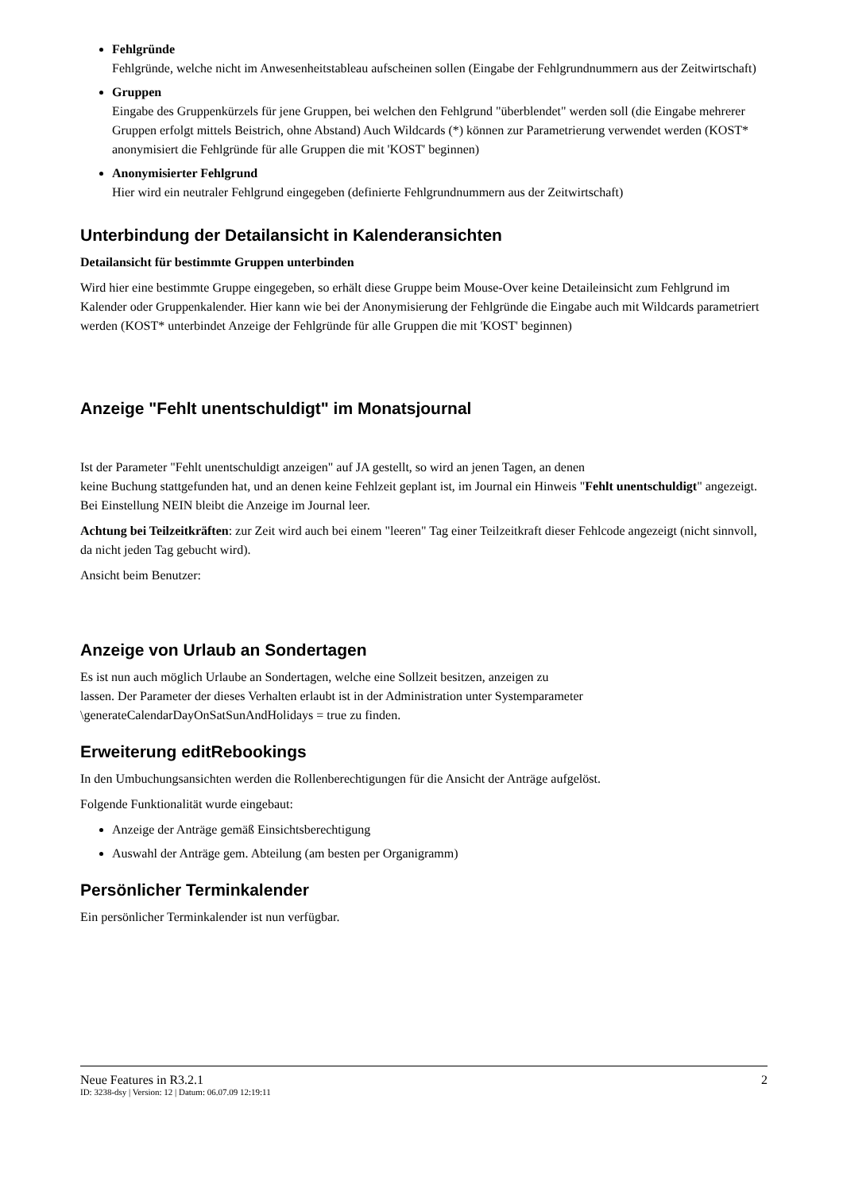Fehlgründe
Fehlgründe, welche nicht im Anwesenheitstableau aufscheinen sollen (Eingabe der Fehlgrundnummern aus der Zeitwirtschaft)
Gruppen
Eingabe des Gruppenkürzels für jene Gruppen, bei welchen den Fehlgrund "überblendet" werden soll (die Eingabe mehrerer Gruppen erfolgt mittels Beistrich, ohne Abstand) Auch Wildcards (*) können zur Parametrierung verwendet werden (KOST* anonymisiert die Fehlgründe für alle Gruppen die mit 'KOST' beginnen)
Anonymisierter Fehlgrund
Hier wird ein neutraler Fehlgrund eingegeben (definierte Fehlgrundnummern aus der Zeitwirtschaft)
Unterbindung der Detailansicht in Kalenderansichten
Detailansicht für bestimmte Gruppen unterbinden
Wird hier eine bestimmte Gruppe eingegeben, so erhält diese Gruppe beim Mouse-Over keine Detaileinsicht zum Fehlgrund im Kalender oder Gruppenkalender. Hier kann wie bei der Anonymisierung der Fehlgründe die Eingabe auch mit Wildcards parametriert werden (KOST* unterbindet Anzeige der Fehlgründe für alle Gruppen die mit 'KOST' beginnen)
Anzeige "Fehlt unentschuldigt" im Monatsjournal
Ist der Parameter "Fehlt unentschuldigt anzeigen" auf JA gestellt, so wird an jenen Tagen, an denen
keine Buchung stattgefunden hat, und an denen keine Fehlzeit geplant ist, im Journal ein Hinweis "Fehlt unentschuldigt" angezeigt. Bei Einstellung NEIN bleibt die Anzeige im Journal leer.
Achtung bei Teilzeitkräften: zur Zeit wird auch bei einem "leeren" Tag einer Teilzeitkraft dieser Fehlcode angezeigt (nicht sinnvoll, da nicht jeden Tag gebucht wird).
Ansicht beim Benutzer:
Anzeige von Urlaub an Sondertagen
Es ist nun auch möglich Urlaube an Sondertagen, welche eine Sollzeit besitzen, anzeigen zu
lassen. Der Parameter der dieses Verhalten erlaubt ist in der Administration unter Systemparameter \generateCalendarDayOnSatSunAndHolidays = true zu finden.
Erweiterung editRebookings
In den Umbuchungsansichten werden die Rollenberechtigungen für die Ansicht der Anträge aufgelöst.
Folgende Funktionalität wurde eingebaut:
Anzeige der Anträge gemäß Einsichtsberechtigung
Auswahl der Anträge gem. Abteilung (am besten per Organigramm)
Persönlicher Terminkalender
Ein persönlicher Terminkalender ist nun verfügbar.
Neue Features in R3.2.1 2
ID: 3238-dsy | Version: 12 | Datum: 06.07.09 12:19:11